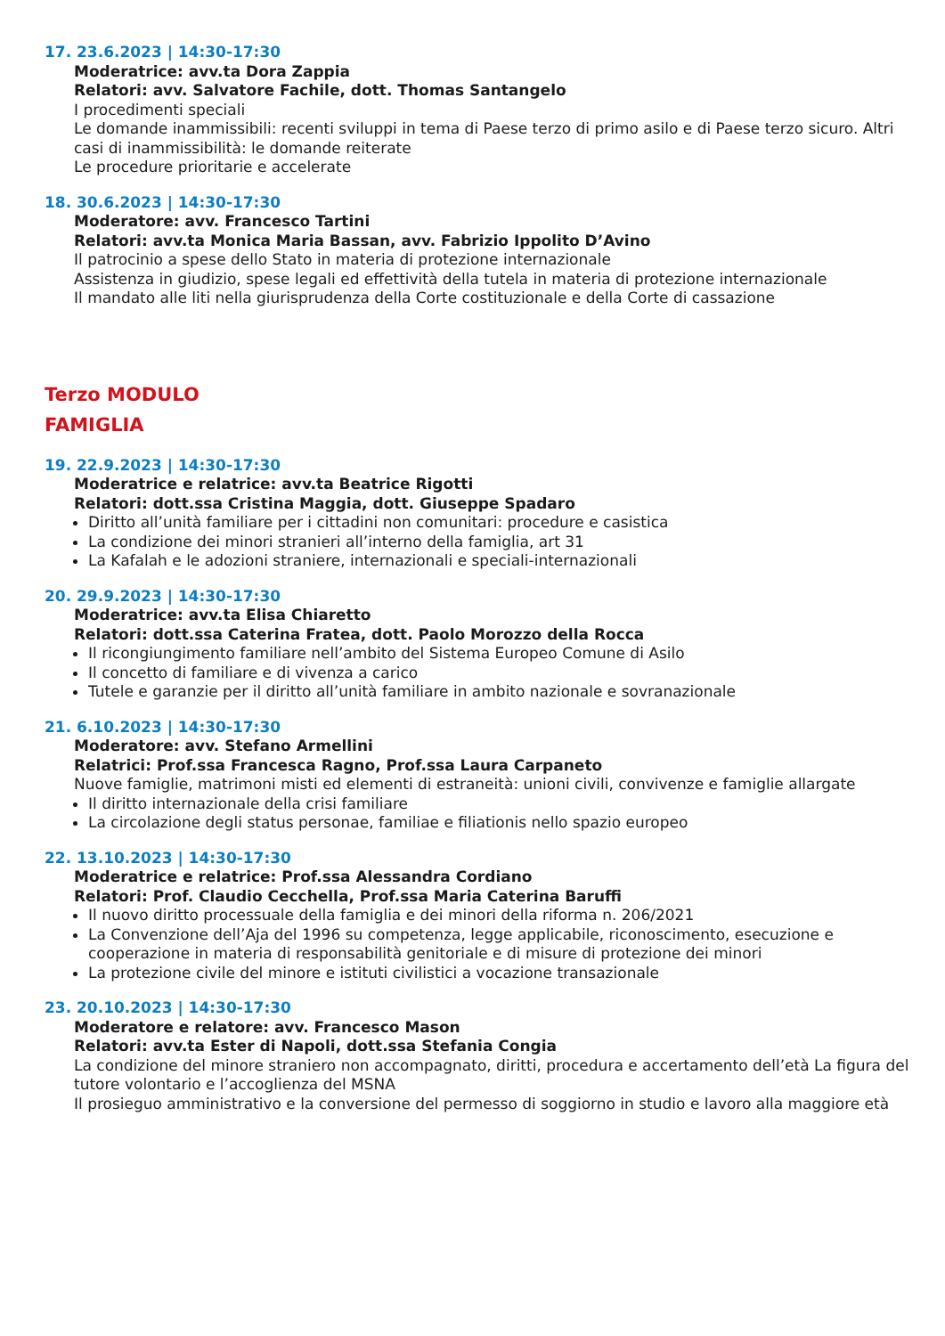17. 23.6.2023 | 14:30-17:30
Moderatrice: avv.ta Dora Zappia
Relatori: avv. Salvatore Fachile, dott. Thomas Santangelo
I procedimenti speciali
Le domande inammissibili: recenti sviluppi in tema di Paese terzo di primo asilo e di Paese terzo sicuro. Altri casi di inammissibilità: le domande reiterate
Le procedure prioritarie e accelerate
18. 30.6.2023 | 14:30-17:30
Moderatore: avv. Francesco Tartini
Relatori: avv.ta Monica Maria Bassan, avv. Fabrizio Ippolito D’Avino
Il patrocinio a spese dello Stato in materia di protezione internazionale
Assistenza in giudizio, spese legali ed effettività della tutela in materia di protezione internazionale
Il mandato alle liti nella giurisprudenza della Corte costituzionale e della Corte di cassazione
Terzo MODULO
FAMIGLIA
19. 22.9.2023 | 14:30-17:30
Moderatrice e relatrice: avv.ta Beatrice Rigotti
Relatori: dott.ssa Cristina Maggia, dott. Giuseppe Spadaro
Diritto all’unità familiare per i cittadini non comunitari: procedure e casistica
La condizione dei minori stranieri all’interno della famiglia, art 31
La Kafalah e le adozioni straniere, internazionali e speciali-internazionali
20. 29.9.2023 | 14:30-17:30
Moderatrice: avv.ta Elisa Chiaretto
Relatori: dott.ssa Caterina Fratea, dott. Paolo Morozzo della Rocca
Il ricongiungimento familiare nell’ambito del Sistema Europeo Comune di Asilo
Il concetto di familiare e di vivenza a carico
Tutele e garanzie per il diritto all’unità familiare in ambito nazionale e sovranazionale
21. 6.10.2023 | 14:30-17:30
Moderatore: avv. Stefano Armellini
Relatrici: Prof.ssa Francesca Ragno, Prof.ssa Laura Carpaneto
Nuove famiglie, matrimoni misti ed elementi di estraneità: unioni civili, convivenze e famiglie allargate
Il diritto internazionale della crisi familiare
La circolazione degli status personae, familiae e filiationis nello spazio europeo
22. 13.10.2023 | 14:30-17:30
Moderatrice e relatrice: Prof.ssa Alessandra Cordiano
Relatori: Prof. Claudio Cecchella, Prof.ssa Maria Caterina Baruffi
Il nuovo diritto processuale della famiglia e dei minori della riforma n. 206/2021
La Convenzione dell’Aja del 1996 su competenza, legge applicabile, riconoscimento, esecuzione e cooperazione in materia di responsabilità genitoriale e di misure di protezione dei minori
La protezione civile del minore e istituti civilistici a vocazione transazionale
23. 20.10.2023 | 14:30-17:30
Moderatore e relatore: avv. Francesco Mason
Relatori: avv.ta Ester di Napoli, dott.ssa Stefania Congia
La condizione del minore straniero non accompagnato, diritti, procedura e accertamento dell’età La figura del tutore volontario e l’accoglienza del MSNA
Il prosieguo amministrativo e la conversione del permesso di soggiorno in studio e lavoro alla maggiore età